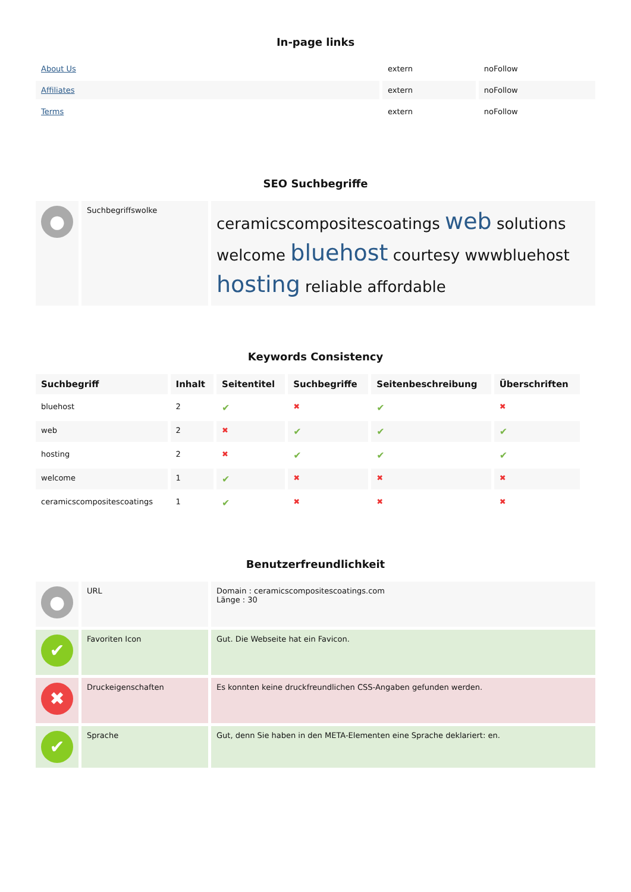In-page links
| About Us | extern | noFollow |
| Affiliates | extern | noFollow |
| Terms | extern | noFollow |
SEO Suchbegriffe
| ● | Suchbegriffswolke | ceramicscompositescoatings web solutions welcome bluehost courtesy wwwbluehost hosting reliable affordable |
Keywords Consistency
| Suchbegriff | Inhalt | Seitentitel | Suchbegriffe | Seitenbeschreibung | Überschriften |
| --- | --- | --- | --- | --- | --- |
| bluehost | 2 | ✔ | ✖ | ✔ | ✖ |
| web | 2 | ✖ | ✔ | ✔ | ✔ |
| hosting | 2 | ✖ | ✔ | ✔ | ✔ |
| welcome | 1 | ✔ | ✖ | ✖ | ✖ |
| ceramicscompositescoatings | 1 | ✔ | ✖ | ✖ | ✖ |
Benutzerfreundlichkeit
| ● | URL | Domain : ceramicscompositescoatings.com Länge : 30 |
| ✔ | Favoriten Icon | Gut. Die Webseite hat ein Favicon. |
| ✖ | Druckeigenschaften | Es konnten keine druckfreundlichen CSS-Angaben gefunden werden. |
| ✔ | Sprache | Gut, denn Sie haben in den META-Elementen eine Sprache deklariert: en. |